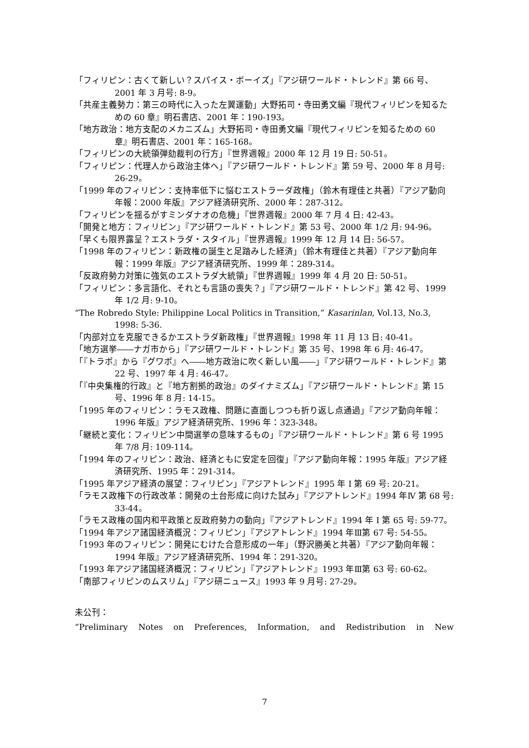「フィリピン：古くて新しい？スパイス・ボーイズ」『アジ研ワールド・トレンド』第 66 号、2001 年 3 月号: 8-9。
「共産主義勢力：第三の時代に入った左翼運動」大野拓司・寺田勇文編『現代フィリピンを知るための 60 章』明石書店、2001 年：190-193。
「地方政治：地方支配のメカニズム」大野拓司・寺田勇文編『現代フィリピンを知るための 60 章』明石書店、2001 年：165-168。
「フィリピンの大統領弾劾裁判の行方」『世界週報』2000 年 12 月 19 日: 50-51。
「フィリピン：代理人から政治主体へ」『アジ研ワールド・トレンド』第 59 号、2000 年 8 月号: 26-29。
「1999 年のフィリピン：支持率低下に悩むエストラーダ政権」（鈴木有理佳と共著）『アジア動向年報：2000 年版』アジア経済研究所、2000 年：287-312。
「フィリピンを揺るがすミンダナオの危機」『世界週報』2000 年 7 月 4 日: 42-43。
「開発と地方：フィリピン」『アジ研ワールド・トレンド』第 53 号、2000 年 1/2 月: 94-96。
「早くも限界露呈？エストラダ・スタイル」『世界週報』1999 年 12 月 14 日: 56-57。
「1998 年のフィリピン：新政権の誕生と足踏みした経済」（鈴木有理佳と共著）『アジア動向年報：1999 年版』アジア経済研究所、1999 年：289-314。
「反政府勢力対策に強気のエストラダ大統領」『世界週報』1999 年 4 月 20 日: 50-51。
「フィリピン：多言語化、それとも言語の喪失？」『アジ研ワールド・トレンド』第 42 号、1999 年 1/2 月: 9-10。
“The Robredo Style: Philippine Local Politics in Transition,” Kasarinlan, Vol.13, No.3, 1998: 5-36.
「内部対立を克服できるかエストラダ新政権」『世界週報』1998 年 11 月 13 日: 40-41。
「地方選挙――ナガ市から」『アジ研ワールド・トレンド』第 35 号、1998 年 6 月: 46-47。
「『トラポ』から『グワポ』へ――地方政治に吹く新しい風――」『アジ研ワールド・トレンド』第 22 号、1997 年 4 月: 46-47。
「『中央集権的行政』と『地方割拠的政治』のダイナミズム」『アジ研ワールド・トレンド』第 15 号、1996 年 8 月: 14-15。
「1995 年のフィリピン：ラモス政権、問題に直面しつつも折り返し点通過」『アジア動向年報：1996 年版』アジア経済研究所、1996 年：323-348。
「継続と変化：フィリピン中間選挙の意味するもの」『アジ研ワールド・トレンド』第 6 号 1995 年 7/8 月: 109-114。
「1994 年のフィリピン：政治、経済ともに安定を回復」『アジア動向年報：1995 年版』アジア経済研究所、1995 年：291-314。
「1995 年アジア経済の展望：フィリピン」『アジアトレンド』1995 年 I 第 69 号: 20-21。
「ラモス政権下の行政改革：開発の土台形成に向けた試み」『アジアトレンド』1994 年Ⅳ 第 68 号: 33-44。
「ラモス政権の国内和平政策と反政府勢力の動向」『アジアトレンド』1994 年 I 第 65 号: 59-77。
「1994 年アジア諸国経済概況：フィリピン」『アジアトレンド』1994 年Ⅲ第 67 号: 54-55。
「1993 年のフィリピン：開発にむけた合意形成の一年」（野沢勝美と共著）『アジア動向年報：1994 年版』アジア経済研究所、1994 年：291-320。
「1993 年アジア諸国経済概況：フィリピン」『アジアトレンド』1993 年Ⅲ第 63 号: 60-62。
「南部フィリピンのムスリム」『アジ研ニュース』1993 年 9 月号: 27-29。
未公刊：
“Preliminary Notes on Preferences, Information, and Redistribution in New
7